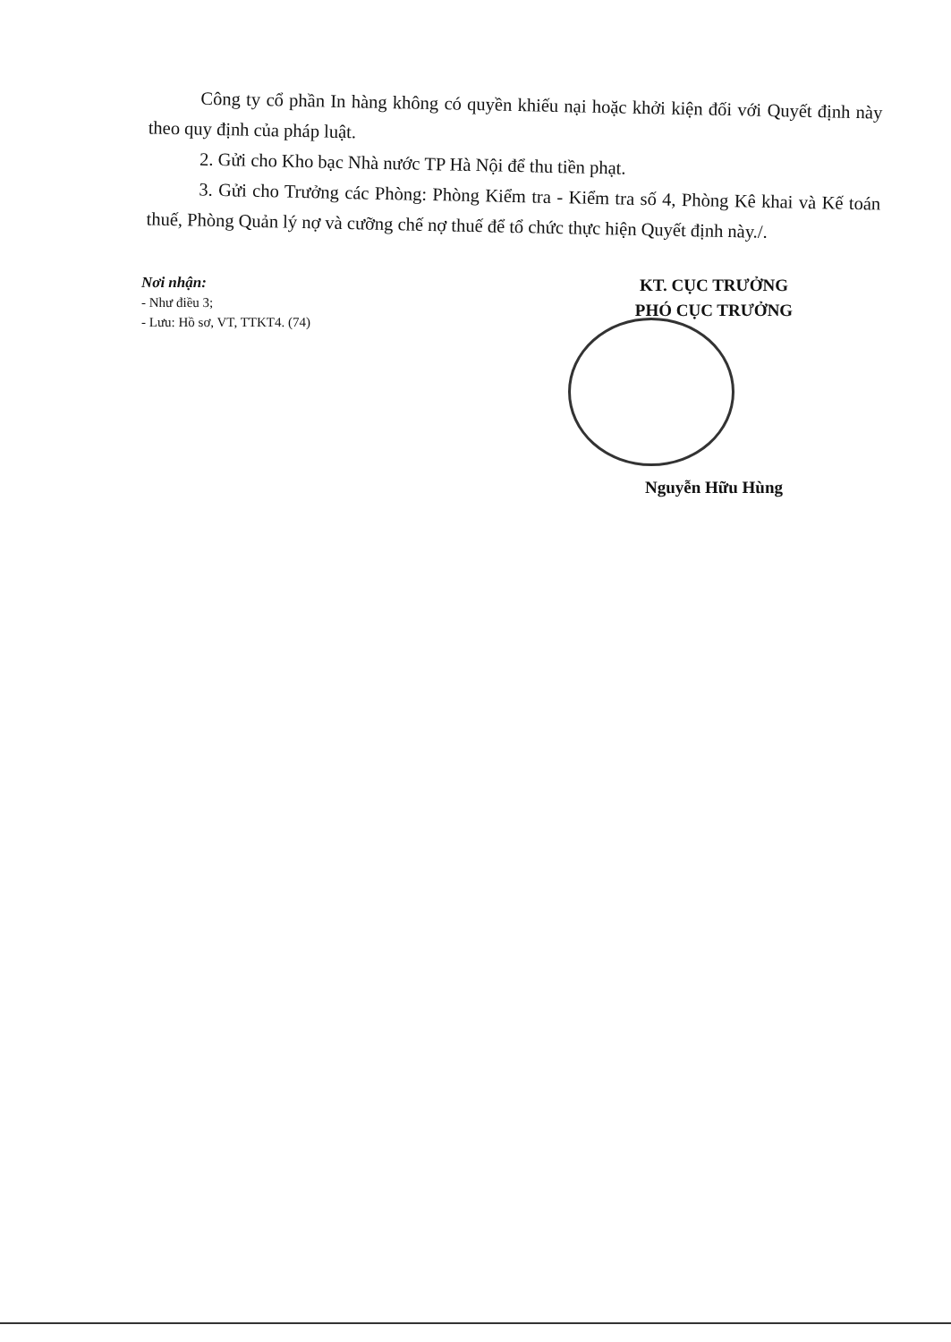Công ty cổ phần In hàng không có quyền khiếu nại hoặc khởi kiện đối với Quyết định này theo quy định của pháp luật.
2. Gửi cho Kho bạc Nhà nước TP Hà Nội để thu tiền phạt.
3. Gửi cho Trưởng các Phòng: Phòng Kiểm tra - Kiểm tra số 4, Phòng Kê khai và Kế toán thuế, Phòng Quản lý nợ và cưỡng chế nợ thuế để tổ chức thực hiện Quyết định này./.
Nơi nhận:
- Như điều 3;
- Lưu: Hồ sơ, VT, TTKT4. (74)
KT. CỤC TRƯỞNG
PHÓ CỤC TRƯỞNG
Nguyễn Hữu Hùng